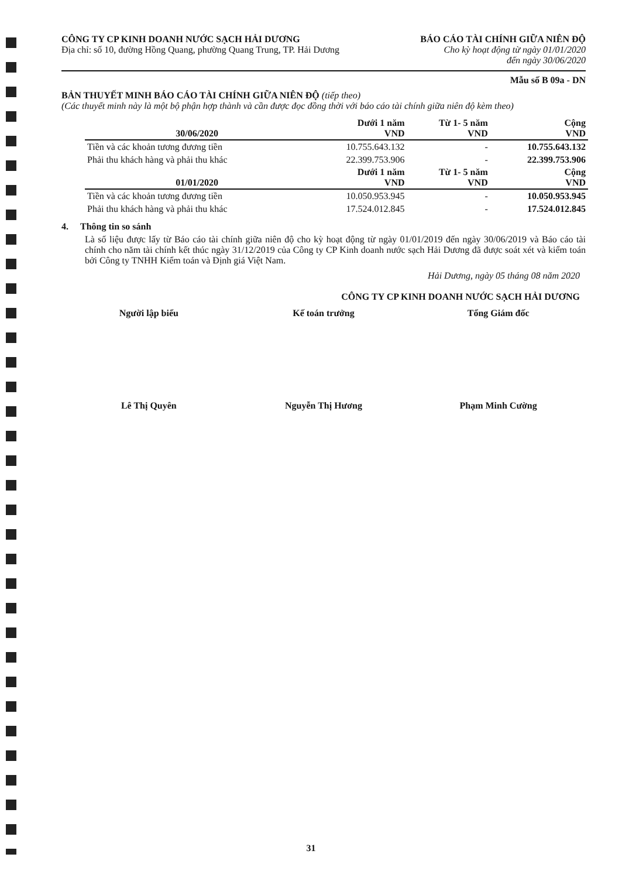CÔNG TY CP KINH DOANH NƯỚC SẠCH HẢI DƯƠNG
Địa chỉ: số 10, đường Hồng Quang, phường Quang Trung, TP. Hải Dương
BÁO CÁO TÀI CHÍNH GIỮA NIÊN ĐỘ
Cho kỳ hoạt động từ ngày 01/01/2020
đến ngày 30/06/2020
Mẫu số B 09a - DN
BẢN THUYẾT MINH BÁO CÁO TÀI CHÍNH GIỮA NIÊN ĐỘ (tiếp theo)
(Các thuyết minh này là một bộ phận hợp thành và cần được đọc đồng thời với báo cáo tài chính giữa niên độ kèm theo)
| 30/06/2020 | Dưới 1 năm VND | Từ 1- 5 năm VND | Cộng VND |
| --- | --- | --- | --- |
| Tiền và các khoản tương đương tiền | 10.755.643.132 | - | 10.755.643.132 |
| Phải thu khách hàng và phải thu khác | 22.399.753.906 | - | 22.399.753.906 |
| 01/01/2020 | Dưới 1 năm VND | Từ 1- 5 năm VND | Cộng VND |
| Tiền và các khoản tương đương tiền | 10.050.953.945 | - | 10.050.953.945 |
| Phải thu khách hàng và phải thu khác | 17.524.012.845 | - | 17.524.012.845 |
4. Thông tin so sánh
Là số liệu được lấy từ Báo cáo tài chính giữa niên độ cho kỳ hoạt động từ ngày 01/01/2019 đến ngày 30/06/2019 và Báo cáo tài chính cho năm tài chính kết thúc ngày 31/12/2019 của Công ty CP Kinh doanh nước sạch Hải Dương đã được soát xét và kiểm toán bởi Công ty TNHH Kiểm toán và Định giá Việt Nam.
Hải Dương, ngày 05 tháng 08 năm 2020
CÔNG TY CP KINH DOANH NƯỚC SẠCH HẢI DƯƠNG
Người lập biểu Kế toán trưởng Tổng Giám đốc
Lê Thị Quyên Nguyễn Thị Hương Phạm Minh Cường
31